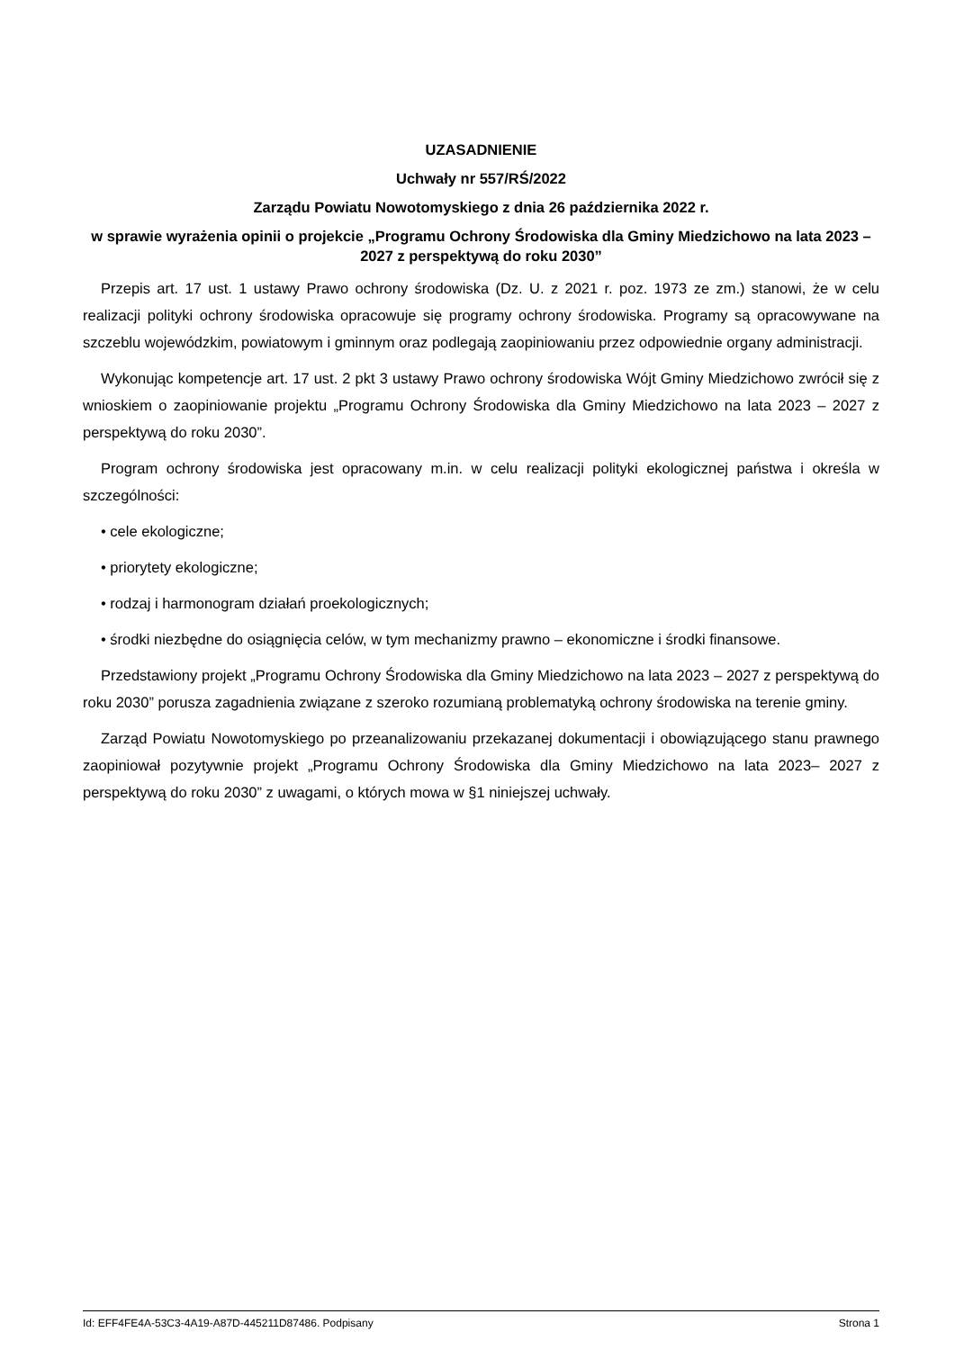UZASADNIENIE
Uchwały nr 557/RŚ/2022
Zarządu Powiatu Nowotomyskiego z dnia 26 października 2022 r.
w sprawie wyrażenia opinii o projekcie „Programu Ochrony Środowiska dla Gminy Miedzichowo na lata 2023 – 2027 z perspektywą do roku 2030”
Przepis art. 17 ust. 1 ustawy Prawo ochrony środowiska (Dz. U. z 2021 r. poz. 1973 ze zm.) stanowi, że w celu realizacji polityki ochrony środowiska opracowuje się programy ochrony środowiska. Programy są opracowywane na szczeblu wojewódzkim, powiatowym i gminnym oraz podlegają zaopiniowaniu przez odpowiednie organy administracji.
Wykonując kompetencje art. 17 ust. 2 pkt 3 ustawy Prawo ochrony środowiska Wójt Gminy Miedzichowo zwrócił się z wnioskiem o zaopiniowanie projektu „Programu Ochrony Środowiska dla Gminy Miedzichowo na lata 2023 – 2027 z perspektywą do roku 2030”.
Program ochrony środowiska jest opracowany m.in. w celu realizacji polityki ekologicznej państwa i określa w szczególności:
• cele ekologiczne;
• priorytety ekologiczne;
• rodzaj i harmonogram działań proekologicznych;
• środki niezbędne do osiągnięcia celów, w tym mechanizmy prawno – ekonomiczne i środki finansowe.
Przedstawiony projekt „Programu Ochrony Środowiska dla Gminy Miedzichowo na lata 2023 – 2027 z perspektywą do roku 2030” porusza zagadnienia związane z szeroko rozumianą problematyką ochrony środowiska na terenie gminy.
Zarząd Powiatu Nowotomyskiego po przeanalizowaniu przekazanej dokumentacji i obowiązującego stanu prawnego zaopiniował pozytywnie projekt „Programu Ochrony Środowiska dla Gminy Miedzichowo na lata 2023– 2027 z perspektywą do roku 2030” z uwagami, o których mowa w §1 niniejszej uchwały.
Id: EFF4FE4A-53C3-4A19-A87D-445211D87486. Podpisany Strona 1